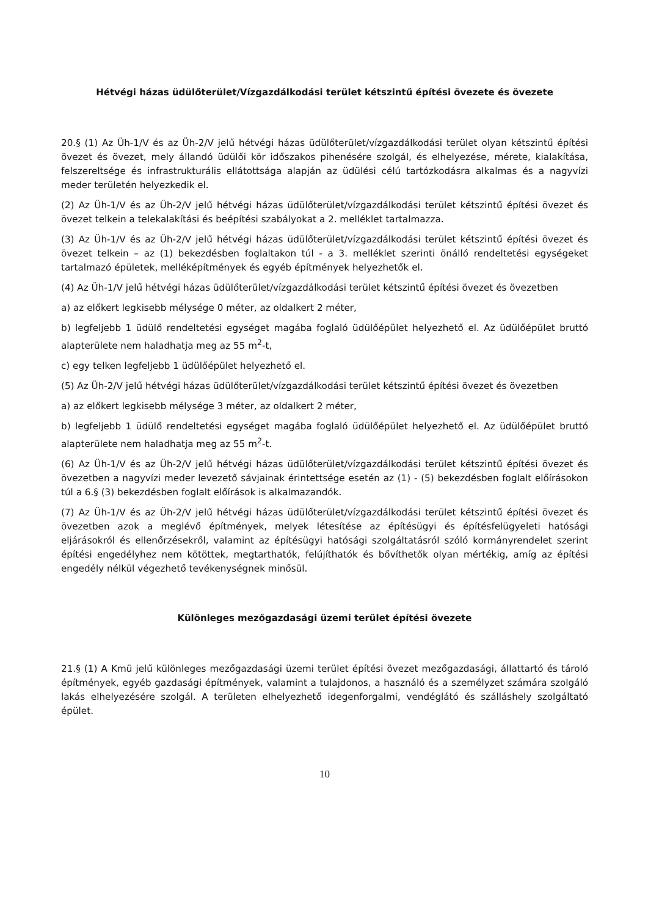Hétvégi házas üdülőterület/Vízgazdálkodási terület kétszintű építési övezete és övezete
20.§ (1) Az Üh-1/V és az Üh-2/V jelű hétvégi házas üdülőterület/vízgazdálkodási terület olyan kétszintű építési övezet és övezet, mely állandó üdülői kör időszakos pihenésére szolgál, és elhelyezése, mérete, kialakítása, felszereltsége és infrastrukturális ellátottsága alapján az üdülési célú tartózkodásra alkalmas és a nagyvízi meder területén helyezkedik el.
(2) Az Üh-1/V és az Üh-2/V jelű hétvégi házas üdülőterület/vízgazdálkodási terület kétszintű építési övezet és övezet telkein a telekalakítási és beépítési szabályokat a 2. melléklet tartalmazza.
(3) Az Üh-1/V és az Üh-2/V jelű hétvégi házas üdülőterület/vízgazdálkodási terület kétszintű építési övezet és övezet telkein – az (1) bekezdésben foglaltakon túl - a 3. melléklet szerinti önálló rendeltetési egységeket tartalmazó épületek, melléképítmények és egyéb építmények helyezhetők el.
(4) Az Üh-1/V jelű hétvégi házas üdülőterület/vízgazdálkodási terület kétszintű építési övezet és övezetben
a) az előkert legkisebb mélysége 0 méter, az oldalkert 2 méter,
b) legfeljebb 1 üdülő rendeltetési egységet magába foglaló üdülőépület helyezhető el. Az üdülőépület bruttó alapterülete nem haladhatja meg az 55 m<sup>2</sup>-t,
c) egy telken legfeljebb 1 üdülőépület helyezhető el.
(5) Az Üh-2/V jelű hétvégi házas üdülőterület/vízgazdálkodási terület kétszintű építési övezet és övezetben
a) az előkert legkisebb mélysége 3 méter, az oldalkert 2 méter,
b) legfeljebb 1 üdülő rendeltetési egységet magába foglaló üdülőépület helyezhető el. Az üdülőépület bruttó alapterülete nem haladhatja meg az 55 m<sup>2</sup>-t.
(6) Az Üh-1/V és az Üh-2/V jelű hétvégi házas üdülőterület/vízgazdálkodási terület kétszintű építési övezet és övezetben a nagyvízi meder levezető sávjainak érintettsége esetén az (1) - (5) bekezdésben foglalt előírásokon túl a 6.§ (3) bekezdésben foglalt előírások is alkalmazandók.
(7) Az Üh-1/V és az Üh-2/V jelű hétvégi házas üdülőterület/vízgazdálkodási terület kétszintű építési övezet és övezetben azok a meglévő építmények, melyek létesítése az építésügyi és építésfelügyeleti hatósági eljárásokról és ellenőrzésekről, valamint az építésügyi hatósági szolgáltatásról szóló kormányrendelet szerint építési engedélyhez nem kötöttek, megtarthatók, felújíthatók és bővíthetők olyan mértékig, amíg az építési engedély nélkül végezhető tevékenységnek minősül.
Különleges mezőgazdasági üzemi terület építési övezete
21.§ (1) A Kmü jelű különleges mezőgazdasági üzemi terület építési övezet mezőgazdasági, állattartó és tároló építmények, egyéb gazdasági építmények, valamint a tulajdonos, a használó és a személyzet számára szolgáló lakás elhelyezésére szolgál. A területen elhelyezhető idegenforgalmi, vendéglátó és szálláshely szolgáltató épület.
10